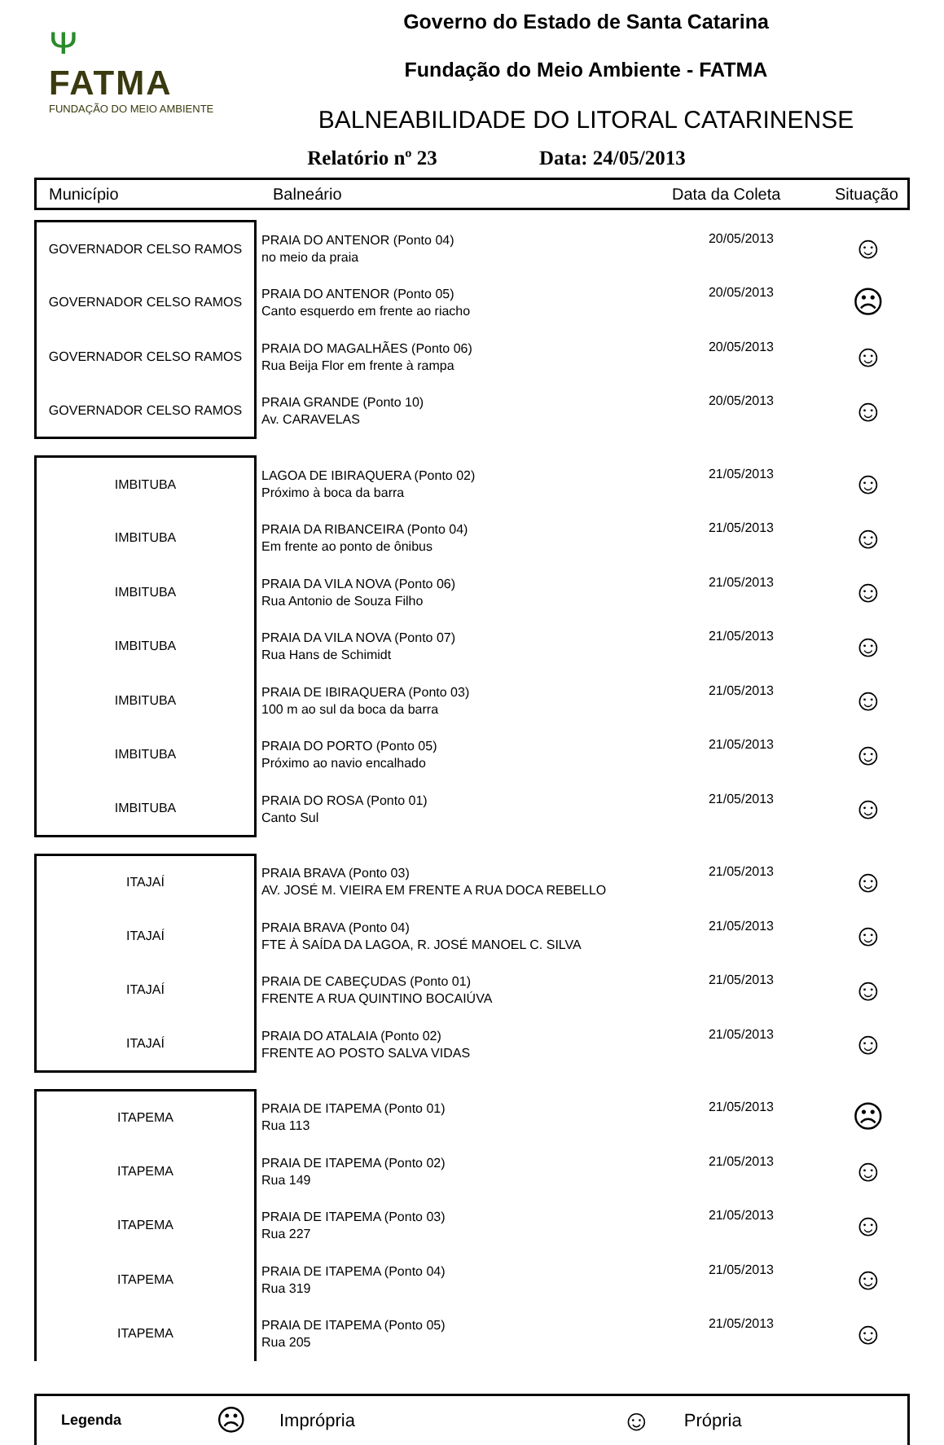ᴪ
FATMA
FUNDAÇÃO DO MEIO AMBIENTE
Governo do Estado de Santa Catarina
Fundação do Meio Ambiente - FATMA
BALNEABILIDADE DO LITORAL CATARINENSE
Relatório nº 23 Data: 24/05/2013
Município Balneário Data da Coleta Situação
| GOVERNADOR CELSO RAMOS | PRAIA DO ANTENOR (Ponto 04) no meio da praia | 20/05/2013 | ☺ |
| GOVERNADOR CELSO RAMOS | PRAIA DO ANTENOR (Ponto 05) Canto esquerdo em frente ao riacho | 20/05/2013 | ☹ |
| GOVERNADOR CELSO RAMOS | PRAIA DO MAGALHÃES (Ponto 06) Rua Beija Flor em frente à rampa | 20/05/2013 | ☺ |
| GOVERNADOR CELSO RAMOS | PRAIA GRANDE (Ponto 10) Av. CARAVELAS | 20/05/2013 | ☺ |
| IMBITUBA | LAGOA DE IBIRAQUERA (Ponto 02) Próximo à boca da barra | 21/05/2013 | ☺ |
| IMBITUBA | PRAIA DA RIBANCEIRA (Ponto 04) Em frente ao ponto de ônibus | 21/05/2013 | ☺ |
| IMBITUBA | PRAIA DA VILA NOVA (Ponto 06) Rua Antonio de Souza Filho | 21/05/2013 | ☺ |
| IMBITUBA | PRAIA DA VILA NOVA (Ponto 07) Rua Hans de Schimidt | 21/05/2013 | ☺ |
| IMBITUBA | PRAIA DE IBIRAQUERA (Ponto 03) 100 m ao sul da boca da barra | 21/05/2013 | ☺ |
| IMBITUBA | PRAIA DO PORTO (Ponto 05) Próximo ao navio encalhado | 21/05/2013 | ☺ |
| IMBITUBA | PRAIA DO ROSA (Ponto 01) Canto Sul | 21/05/2013 | ☺ |
| ITAJAÍ | PRAIA BRAVA (Ponto 03) AV. JOSÉ M. VIEIRA EM FRENTE A RUA DOCA REBELLO | 21/05/2013 | ☺ |
| ITAJAÍ | PRAIA BRAVA (Ponto 04) FTE À SAÍDA DA LAGOA, R. JOSÉ MANOEL C. SILVA | 21/05/2013 | ☺ |
| ITAJAÍ | PRAIA DE CABEÇUDAS (Ponto 01) FRENTE A RUA QUINTINO BOCAIÚVA | 21/05/2013 | ☺ |
| ITAJAÍ | PRAIA DO ATALAIA (Ponto 02) FRENTE AO POSTO SALVA VIDAS | 21/05/2013 | ☺ |
| ITAPEMA | PRAIA DE ITAPEMA (Ponto 01) Rua 113 | 21/05/2013 | ☹ |
| ITAPEMA | PRAIA DE ITAPEMA (Ponto 02) Rua 149 | 21/05/2013 | ☺ |
| ITAPEMA | PRAIA DE ITAPEMA (Ponto 03) Rua 227 | 21/05/2013 | ☺ |
| ITAPEMA | PRAIA DE ITAPEMA (Ponto 04) Rua 319 | 21/05/2013 | ☺ |
| ITAPEMA | PRAIA DE ITAPEMA (Ponto 05) Rua 205 | 21/05/2013 | ☺ |
Legenda ☹ Imprópria ☺ Própria